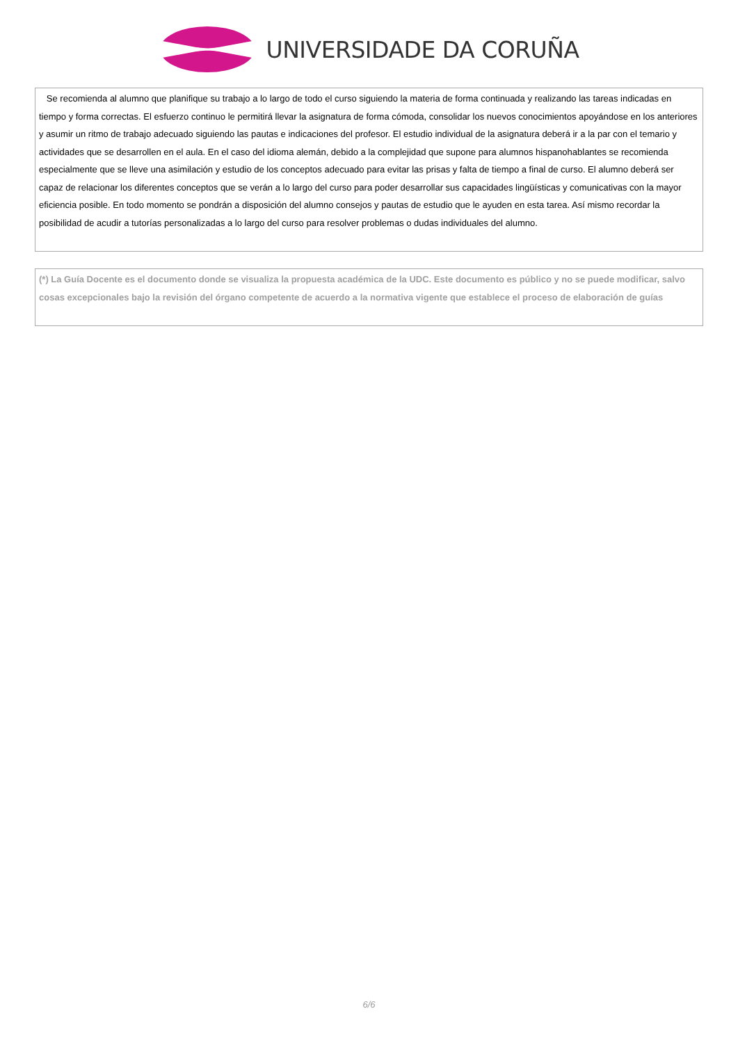UNIVERSIDADE DA CORUÑA
Se recomienda al alumno que planifique su trabajo a lo largo de todo el curso siguiendo la materia de forma continuada y realizando las tareas indicadas en tiempo y forma correctas. El esfuerzo continuo le permitirá llevar la asignatura de forma cómoda, consolidar los nuevos conocimientos apoyándose en los anteriores y asumir un ritmo de trabajo adecuado siguiendo las pautas e indicaciones del profesor. El estudio individual de la asignatura deberá ir a la par con el temario y actividades que se desarrollen en el aula. En el caso del idioma alemán, debido a la complejidad que supone para alumnos hispanohablantes se recomienda especialmente que se lleve una asimilación y estudio de los conceptos adecuado para evitar las prisas y falta de tiempo a final de curso. El alumno deberá ser capaz de relacionar los diferentes conceptos que se verán a lo largo del curso para poder desarrollar sus capacidades lingüísticas y comunicativas con la mayor eficiencia posible. En todo momento se pondrán a disposición del alumno consejos y pautas de estudio que le ayuden en esta tarea. Así mismo recordar la posibilidad de acudir a tutorías personalizadas a lo largo del curso para resolver problemas o dudas individuales del alumno.
(*) La Guía Docente es el documento donde se visualiza la propuesta académica de la UDC. Este documento es público y no se puede modificar, salvo cosas excepcionales bajo la revisión del órgano competente de acuerdo a la normativa vigente que establece el proceso de elaboración de guías
6/6